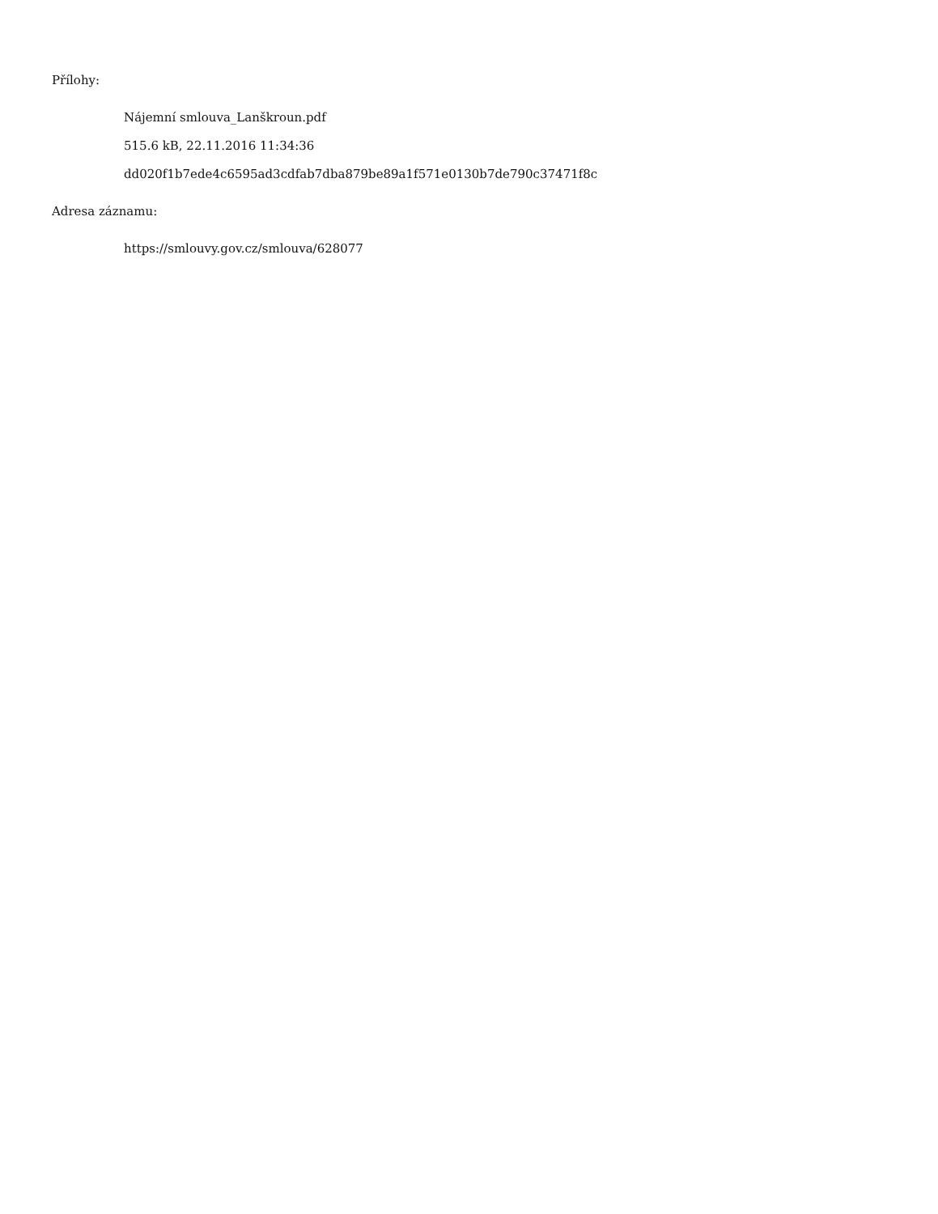Přílohy:
Nájemní smlouva_Lanškroun.pdf
515.6 kB, 22.11.2016 11:34:36
dd020f1b7ede4c6595ad3cdfab7dba879be89a1f571e0130b7de790c37471f8c
Adresa záznamu:
https://smlouvy.gov.cz/smlouva/628077